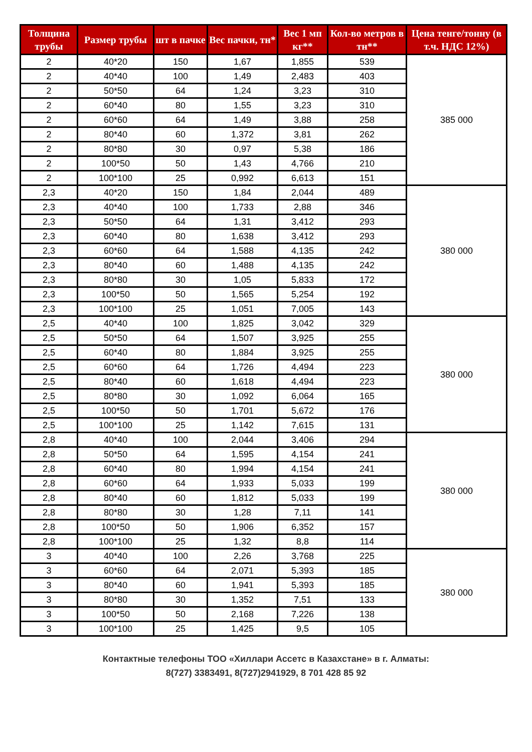| Толщина трубы | Размер трубы | шт в пачке | Вес пачки, тн* | Вес 1 мп кг** | Кол-во метров в тн** | Цена тенге/тонну (в т.ч. НДС 12%) |
| --- | --- | --- | --- | --- | --- | --- |
| 2 | 40*20 | 150 | 1,67 | 1,855 | 539 | 385 000 |
| 2 | 40*40 | 100 | 1,49 | 2,483 | 403 | |
| 2 | 50*50 | 64 | 1,24 | 3,23 | 310 | |
| 2 | 60*40 | 80 | 1,55 | 3,23 | 310 | |
| 2 | 60*60 | 64 | 1,49 | 3,88 | 258 | |
| 2 | 80*40 | 60 | 1,372 | 3,81 | 262 | |
| 2 | 80*80 | 30 | 0,97 | 5,38 | 186 | |
| 2 | 100*50 | 50 | 1,43 | 4,766 | 210 | |
| 2 | 100*100 | 25 | 0,992 | 6,613 | 151 | |
| 2,3 | 40*20 | 150 | 1,84 | 2,044 | 489 | 380 000 |
| 2,3 | 40*40 | 100 | 1,733 | 2,88 | 346 | |
| 2,3 | 50*50 | 64 | 1,31 | 3,412 | 293 | |
| 2,3 | 60*40 | 80 | 1,638 | 3,412 | 293 | |
| 2,3 | 60*60 | 64 | 1,588 | 4,135 | 242 | |
| 2,3 | 80*40 | 60 | 1,488 | 4,135 | 242 | |
| 2,3 | 80*80 | 30 | 1,05 | 5,833 | 172 | |
| 2,3 | 100*50 | 50 | 1,565 | 5,254 | 192 | |
| 2,3 | 100*100 | 25 | 1,051 | 7,005 | 143 | |
| 2,5 | 40*40 | 100 | 1,825 | 3,042 | 329 | 380 000 |
| 2,5 | 50*50 | 64 | 1,507 | 3,925 | 255 | |
| 2,5 | 60*40 | 80 | 1,884 | 3,925 | 255 | |
| 2,5 | 60*60 | 64 | 1,726 | 4,494 | 223 | |
| 2,5 | 80*40 | 60 | 1,618 | 4,494 | 223 | |
| 2,5 | 80*80 | 30 | 1,092 | 6,064 | 165 | |
| 2,5 | 100*50 | 50 | 1,701 | 5,672 | 176 | |
| 2,5 | 100*100 | 25 | 1,142 | 7,615 | 131 | |
| 2,8 | 40*40 | 100 | 2,044 | 3,406 | 294 | 380 000 |
| 2,8 | 50*50 | 64 | 1,595 | 4,154 | 241 | |
| 2,8 | 60*40 | 80 | 1,994 | 4,154 | 241 | |
| 2,8 | 60*60 | 64 | 1,933 | 5,033 | 199 | |
| 2,8 | 80*40 | 60 | 1,812 | 5,033 | 199 | |
| 2,8 | 80*80 | 30 | 1,28 | 7,11 | 141 | |
| 2,8 | 100*50 | 50 | 1,906 | 6,352 | 157 | |
| 2,8 | 100*100 | 25 | 1,32 | 8,8 | 114 | |
| 3 | 40*40 | 100 | 2,26 | 3,768 | 225 | 380 000 |
| 3 | 60*60 | 64 | 2,071 | 5,393 | 185 | |
| 3 | 80*40 | 60 | 1,941 | 5,393 | 185 | |
| 3 | 80*80 | 30 | 1,352 | 7,51 | 133 | |
| 3 | 100*50 | 50 | 2,168 | 7,226 | 138 | |
| 3 | 100*100 | 25 | 1,425 | 9,5 | 105 | |
Контактные телефоны ТОО «Хиллари Ассетс в Казахстане» в г. Алматы:
8(727) 3383491, 8(727)2941929, 8 701 428 85 92